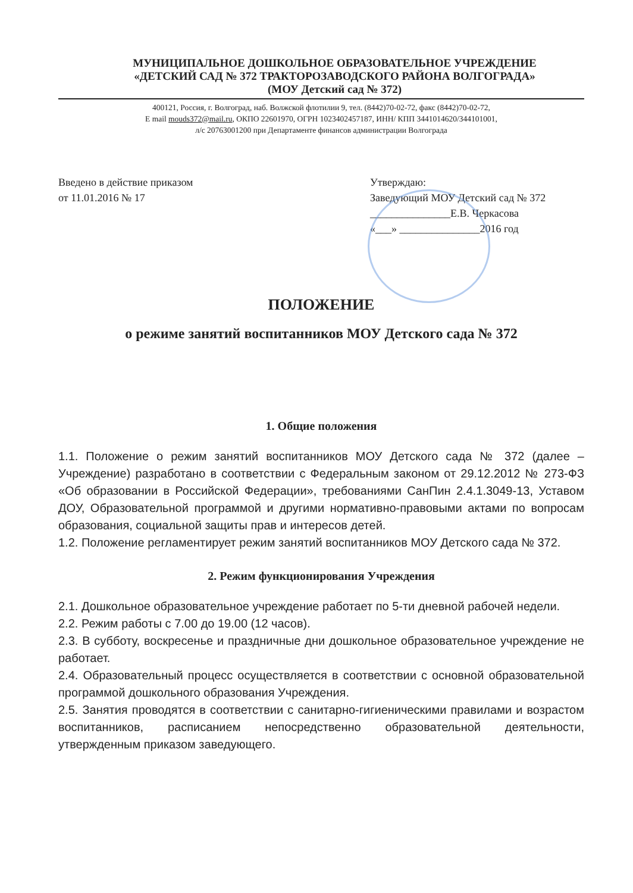МУНИЦИПАЛЬНОЕ ДОШКОЛЬНОЕ ОБРАЗОВАТЕЛЬНОЕ УЧРЕЖДЕНИЕ
«ДЕТСКИЙ САД № 372 ТРАКТОРОЗАВОДСКОГО РАЙОНА ВОЛГОГРАДА»
(МОУ Детский сад № 372)
400121, Россия, г. Волгоград, наб. Волжской флотилии 9, тел. (8442)70-02-72, факс (8442)70-02-72,
E mail mouds372@mail.ru, ОКПО 22601970, ОГРН 1023402457187, ИНН/ КПП 3441014620/344101001,
л/с 20763001200 при Департаменте финансов администрации Волгограда
Введено в действие приказом
от 11.01.2016 № 17
Утверждаю:
Заведующий МОУ Детский сад № 372
_______________Е.В. Черкасова
«___» _______________2016 год
ПОЛОЖЕНИЕ
о режиме занятий воспитанников МОУ Детского сада № 372
1. Общие положения
1.1. Положение о режим занятий воспитанников МОУ Детского сада № 372 (далее – Учреждение) разработано в соответствии с Федеральным законом от 29.12.2012 № 273-ФЗ «Об образовании в Российской Федерации», требованиями СанПин 2.4.1.3049-13, Уставом ДОУ, Образовательной программой и другими нормативно-правовыми актами по вопросам образования, социальной защиты прав и интересов детей.
1.2. Положение регламентирует режим занятий воспитанников МОУ Детского сада № 372.
2. Режим функционирования Учреждения
2.1. Дошкольное образовательное учреждение работает по 5-ти дневной рабочей недели.
2.2. Режим работы с 7.00 до 19.00 (12 часов).
2.3. В субботу, воскресенье и праздничные дни дошкольное образовательное учреждение не работает.
2.4. Образовательный процесс осуществляется в соответствии с основной образовательной программой дошкольного образования Учреждения.
2.5. Занятия проводятся в соответствии с санитарно-гигиеническими правилами и возрастом воспитанников, расписанием непосредственно образовательной деятельности, утвержденным приказом заведующего.